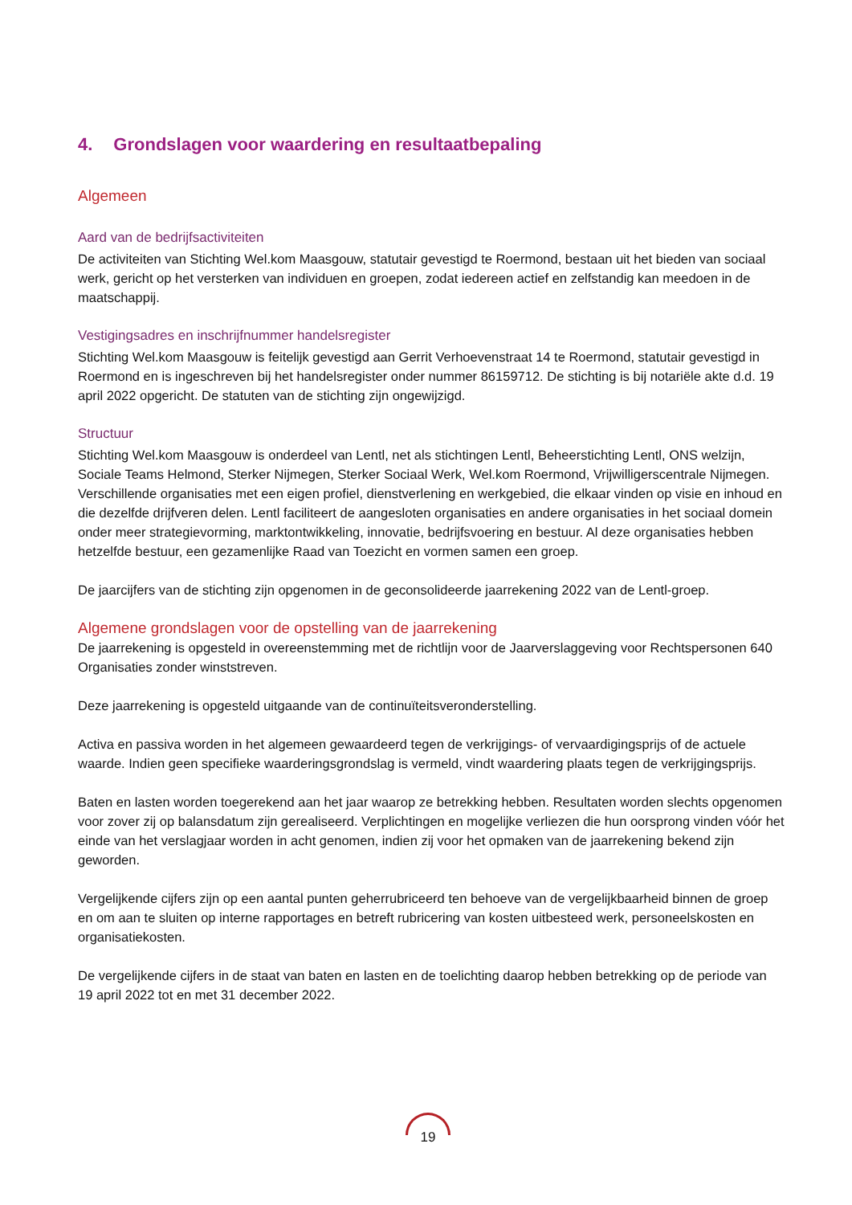4. Grondslagen voor waardering en resultaatbepaling
Algemeen
Aard van de bedrijfsactiviteiten
De activiteiten van Stichting Wel.kom Maasgouw, statutair gevestigd te Roermond, bestaan uit het bieden van sociaal werk, gericht op het versterken van individuen en groepen, zodat iedereen actief en zelfstandig kan meedoen in de maatschappij.
Vestigingsadres en inschrijfnummer handelsregister
Stichting Wel.kom Maasgouw is feitelijk gevestigd aan Gerrit Verhoevenstraat 14 te Roermond, statutair gevestigd in Roermond en is ingeschreven bij het handelsregister onder nummer 86159712. De stichting is bij notariële akte d.d. 19 april 2022 opgericht. De statuten van de stichting zijn ongewijzigd.
Structuur
Stichting Wel.kom Maasgouw is onderdeel van Lentl, net als stichtingen Lentl, Beheerstichting Lentl, ONS welzijn, Sociale Teams Helmond, Sterker Nijmegen, Sterker Sociaal Werk, Wel.kom Roermond, Vrijwilligerscentrale Nijmegen. Verschillende organisaties met een eigen profiel, dienstverlening en werkgebied, die elkaar vinden op visie en inhoud en die dezelfde drijfveren delen. Lentl faciliteert de aangesloten organisaties en andere organisaties in het sociaal domein onder meer strategievorming, marktontwikkeling, innovatie, bedrijfsvoering en bestuur. Al deze organisaties hebben hetzelfde bestuur, een gezamenlijke Raad van Toezicht en vormen samen een groep.
De jaarcijfers van de stichting zijn opgenomen in de geconsolideerde jaarrekening 2022 van de Lentl-groep.
Algemene grondslagen voor de opstelling van de jaarrekening
De jaarrekening is opgesteld in overeenstemming met de richtlijn voor de Jaarverslaggeving voor Rechtspersonen 640 Organisaties zonder winststreven.
Deze jaarrekening is opgesteld uitgaande van de continuïteitsveronderstelling.
Activa en passiva worden in het algemeen gewaardeerd tegen de verkrijgings- of vervaardigingsprijs of de actuele waarde. Indien geen specifieke waarderingsgrondslag is vermeld, vindt waardering plaats tegen de verkrijgingsprijs.
Baten en lasten worden toegerekend aan het jaar waarop ze betrekking hebben. Resultaten worden slechts opgenomen voor zover zij op balansdatum zijn gerealiseerd. Verplichtingen en mogelijke verliezen die hun oorsprong vinden vóór het einde van het verslagjaar worden in acht genomen, indien zij voor het opmaken van de jaarrekening bekend zijn geworden.
Vergelijkende cijfers zijn op een aantal punten geherrubriceerd ten behoeve van de vergelijkbaarheid binnen de groep en om aan te sluiten op interne rapportages en betreft rubricering van kosten uitbesteed werk, personeelskosten en organisatiekosten.
De vergelijkende cijfers in de staat van baten en lasten en de toelichting daarop hebben betrekking op de periode van 19 april 2022 tot en met 31 december 2022.
19